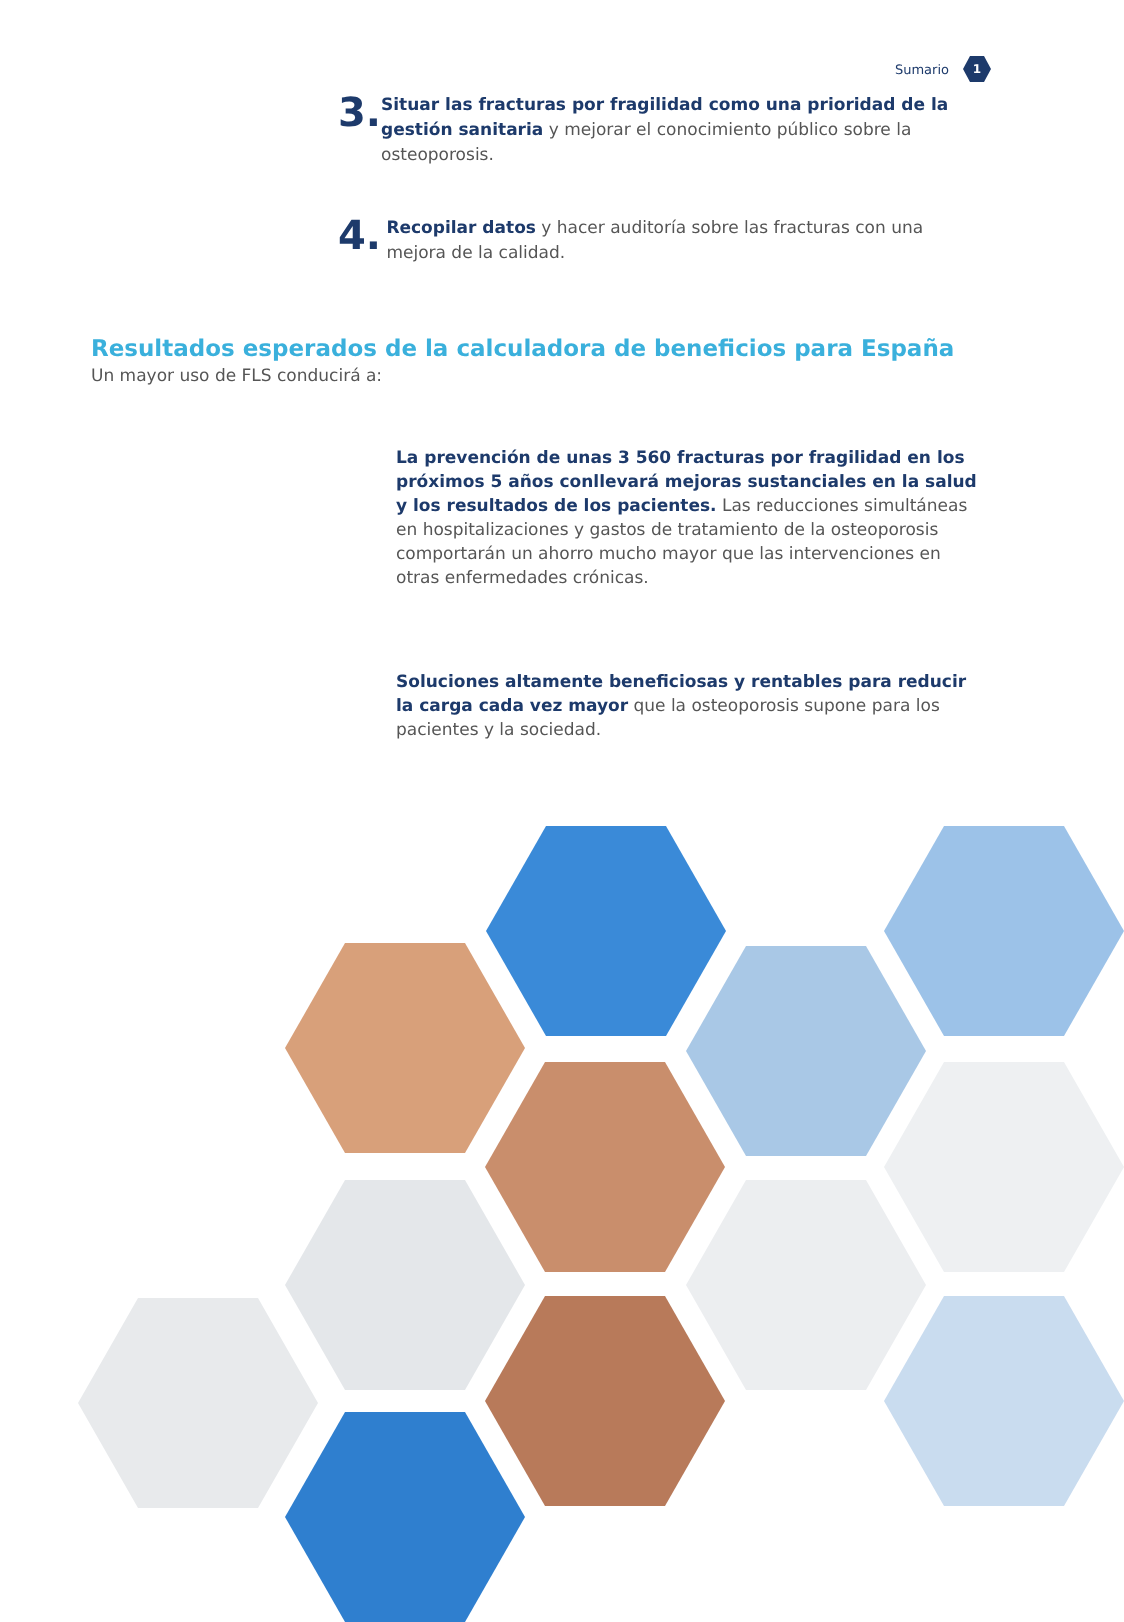Sumario
1
3.
Situar las fracturas por fragilidad como una prioridad de la gestión sanitaria y mejorar el conocimiento público sobre la osteoporosis.
4.
Recopilar datos y hacer auditoría sobre las fracturas con una mejora de la calidad.
Resultados esperados de la calculadora de beneficios para España
Un mayor uso de FLS conducirá a:
La prevención de unas 3 560 fracturas por fragilidad en los próximos 5 años conllevará mejoras sustanciales en la salud y los resultados de los pacientes. Las reducciones simultáneas en hospitalizaciones y gastos de tratamiento de la osteoporosis comportarán un ahorro mucho mayor que las intervenciones en otras enfermedades crónicas.
Soluciones altamente beneficiosas y rentables para reducir la carga cada vez mayor que la osteoporosis supone para los pacientes y la sociedad.